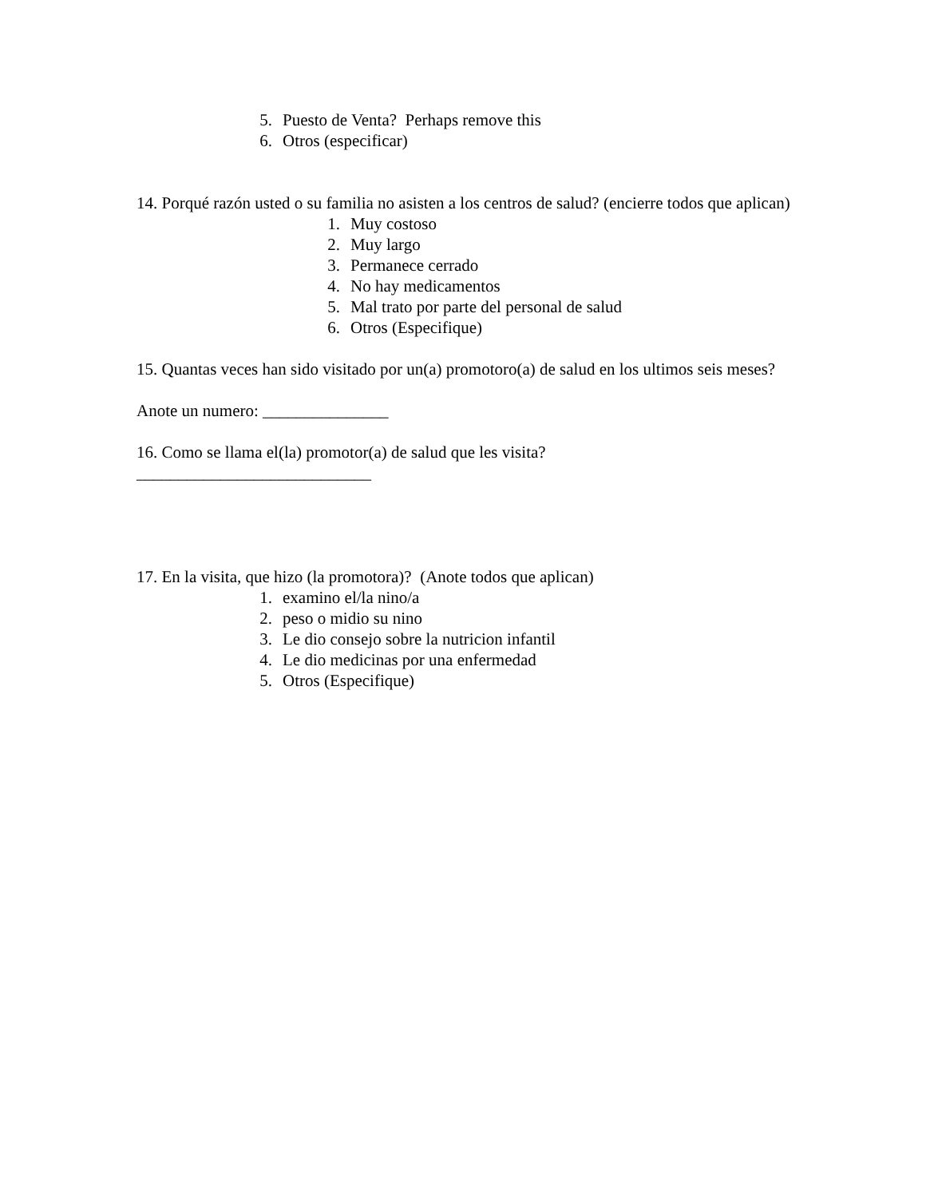5. Puesto de Venta? Perhaps remove this
6. Otros (especificar)
14. Porqué razón usted o su familia no asisten a los centros de salud? (encierre todos que aplican)
1. Muy costoso
2. Muy largo
3. Permanece cerrado
4. No hay medicamentos
5. Mal trato por parte del personal de salud
6. Otros (Especifique)
15. Quantas veces han sido visitado por un(a) promotoro(a) de salud en los ultimos seis meses?
Anote un numero: _______________
16. Como se llama el(la) promotor(a) de salud que les visita?
____________________________
17. En la visita, que hizo (la promotora)? (Anote todos que aplican)
1. examino el/la nino/a
2. peso o midio su nino
3. Le dio consejo sobre la nutricion infantil
4. Le dio medicinas por una enfermedad
5. Otros (Especifique)